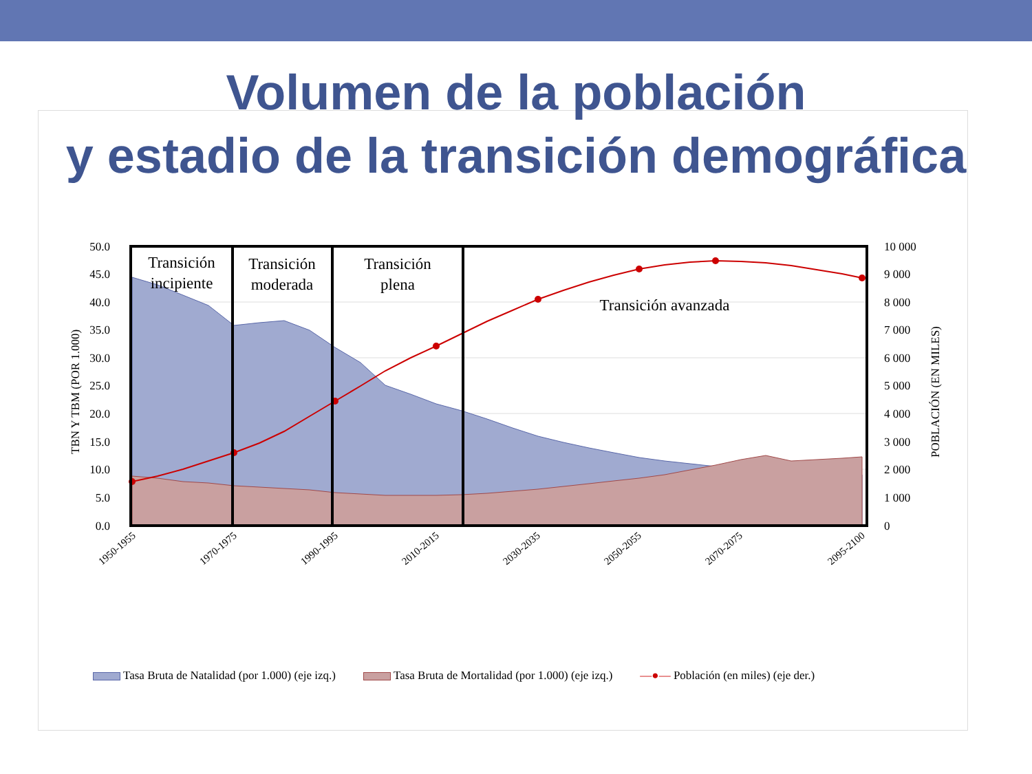Volumen de la población
y estadio de la transición demográfica
Transición
incipiente
Transición
moderada
Transición
plena
Transición avanzada
50.0
45.0
40.0
35.0
30.0
25.0
20.0
15.0
10.0
5.0
0.0
10 000
9 000
8 000
7 000
6 000
5 000
4 000
3 000
2 000
1 000
0
TBN Y TBM (POR 1.000)
POBLACIÓN (EN MILES)
1950-1955
1970-1975
1990-1995
2010-2015
2030-2035
2050-2055
2070-2075
2095-2100
Tasa Bruta de Natalidad (por 1.000) (eje izq.) Tasa Bruta de Mortalidad (por 1.000) (eje izq.) —●— Población (en miles) (eje der.)